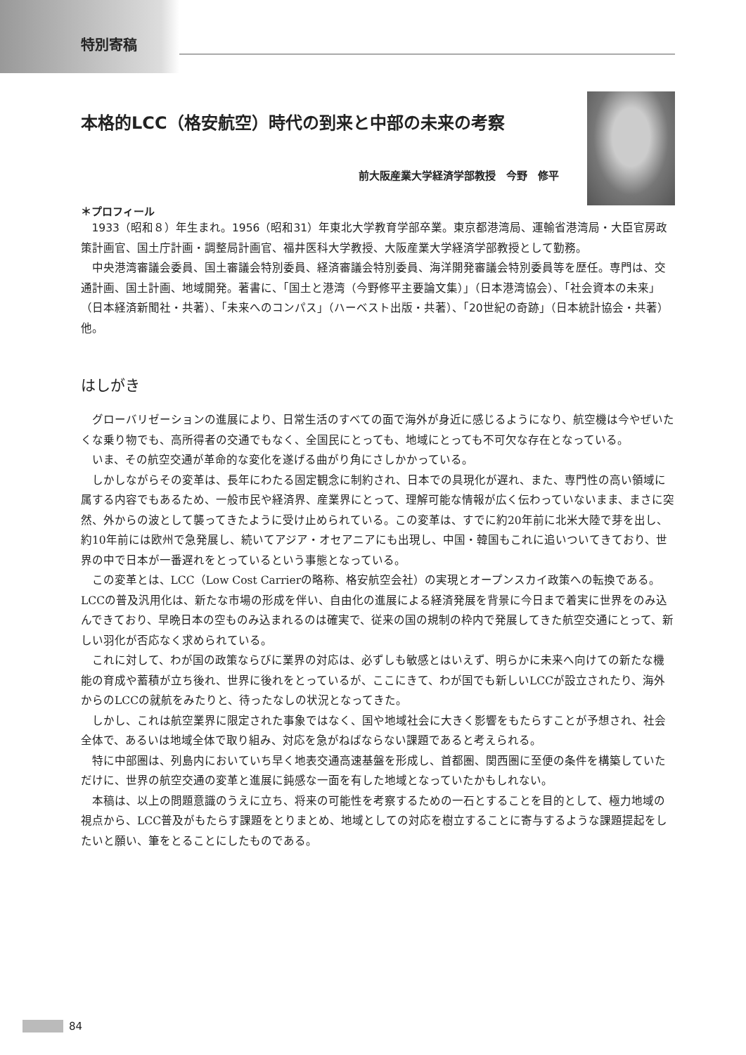特別寄稿
本格的LCC（格安航空）時代の到来と中部の未来の考察
前大阪産業大学経済学部教授　今野　修平
＊プロフィール
1933（昭和８）年生まれ。1956（昭和31）年東北大学教育学部卒業。東京都港湾局、運輸省港湾局・大臣官房政策計画官、国土庁計画・調整局計画官、福井医科大学教授、大阪産業大学経済学部教授として勤務。
中央港湾審議会委員、国土審議会特別委員、経済審議会特別委員、海洋開発審議会特別委員等を歴任。専門は、交通計画、国土計画、地域開発。著書に、「国土と港湾（今野修平主要論文集）」（日本港湾協会）、「社会資本の未来」（日本経済新聞社・共著）、「未来へのコンパス」（ハーベスト出版・共著）、「20世紀の奇跡」（日本統計協会・共著）他。
はしがき
グローバリゼーションの進展により、日常生活のすべての面で海外が身近に感じるようになり、航空機は今やぜいたくな乗り物でも、高所得者の交通でもなく、全国民にとっても、地域にとっても不可欠な存在となっている。
いま、その航空交通が革命的な変化を遂げる曲がり角にさしかかっている。
しかしながらその変革は、長年にわたる固定観念に制約され、日本での具現化が遅れ、また、専門性の高い領域に属する内容でもあるため、一般市民や経済界、産業界にとって、理解可能な情報が広く伝わっていないまま、まさに突然、外からの波として襲ってきたように受け止められている。この変革は、すでに約20年前に北米大陸で芽を出し、約10年前には欧州で急発展し、続いてアジア・オセアニアにも出現し、中国・韓国もこれに追いついてきており、世界の中で日本が一番遅れをとっているという事態となっている。
この変革とは、LCC（Low Cost Carrierの略称、格安航空会社）の実現とオープンスカイ政策への転換である。LCCの普及汎用化は、新たな市場の形成を伴い、自由化の進展による経済発展を背景に今日まで着実に世界をのみ込んできており、早晩日本の空ものみ込まれるのは確実で、従来の国の規制の枠内で発展してきた航空交通にとって、新しい羽化が否応なく求められている。
これに対して、わが国の政策ならびに業界の対応は、必ずしも敏感とはいえず、明らかに未来へ向けての新たな機能の育成や蓄積が立ち後れ、世界に後れをとっているが、ここにきて、わが国でも新しいLCCが設立されたり、海外からのLCCの就航をみたりと、待ったなしの状況となってきた。
しかし、これは航空業界に限定された事象ではなく、国や地域社会に大きく影響をもたらすことが予想され、社会全体で、あるいは地域全体で取り組み、対応を急がねばならない課題であると考えられる。
特に中部圏は、列島内においていち早く地表交通高速基盤を形成し、首都圏、関西圏に至便の条件を構築していただけに、世界の航空交通の変革と進展に鈍感な一面を有した地域となっていたかもしれない。
本稿は、以上の問題意識のうえに立ち、将来の可能性を考察するための一石とすることを目的として、極力地域の視点から、LCC普及がもたらす課題をとりまとめ、地域としての対応を樹立することに寄与するような課題提起をしたいと願い、筆をとることにしたものである。
84